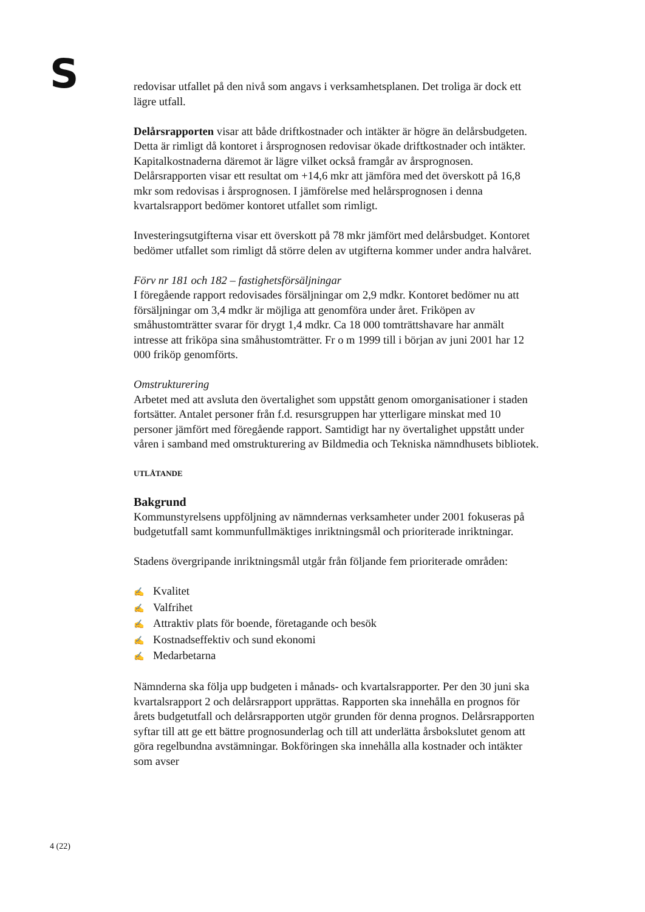S
redovisar utfallet på den nivå som angavs i verksamhetsplanen. Det troliga är dock ett lägre utfall.
Delårsrapporten visar att både driftkostnader och intäkter är högre än delårsbudgeten. Detta är rimligt då kontoret i årsprognosen redovisar ökade driftkostnader och intäkter. Kapitalkostnaderna däremot är lägre vilket också framgår av årsprognosen. Delårsrapporten visar ett resultat om +14,6 mkr att jämföra med det överskott på 16,8 mkr som redovisas i årsprognosen. I jämförelse med helårsprognosen i denna kvartalsrapport bedömer kontoret utfallet som rimligt.
Investeringsutgifterna visar ett överskott på 78 mkr jämfört med delårsbudget. Kontoret bedömer utfallet som rimligt då större delen av utgifterna kommer under andra halvåret.
Förv nr 181 och 182 – fastighetsförsäljningar
I föregående rapport redovisades försäljningar om 2,9 mdkr. Kontoret bedömer nu att försäljningar om 3,4 mdkr är möjliga att genomföra under året. Friköpen av småhustomträtter svarar för drygt 1,4 mdkr. Ca 18 000 tomträttshavare har anmält intresse att friköpa sina småhustomträtter. Fr o m 1999 till i början av juni 2001 har 12 000 friköp genomförts.
Omstrukturering
Arbetet med att avsluta den övertalighet som uppstått genom omorganisationer i staden fortsätter. Antalet personer från f.d. resursgruppen har ytterligare minskat med 10 personer jämfört med föregående rapport. Samtidigt har ny övertalighet uppstått under våren i samband med omstrukturering av Bildmedia och Tekniska nämndhusets bibliotek.
UTLÅTANDE
Bakgrund
Kommunstyrelsens uppföljning av nämndernas verksamheter under 2001 fokuseras på budgetutfall samt kommunfullmäktiges inriktningsmål och prioriterade inriktningar.
Stadens övergripande inriktningsmål utgår från följande fem prioriterade områden:
✍ Kvalitet
✍ Valfrihet
✍ Attraktiv plats för boende, företagande och besök
✍ Kostnadseffektiv och sund ekonomi
✍ Medarbetarna
Nämnderna ska följa upp budgeten i månads- och kvartalsrapporter. Per den 30 juni ska kvartalsrapport 2 och delårsrapport upprättas. Rapporten ska innehålla en prognos för årets budgetutfall och delårsrapporten utgör grunden för denna prognos. Delårsrapporten syftar till att ge ett bättre prognosunderlag och till att underlätta årsbokslutet genom att göra regelbundna avstämningar. Bokföringen ska innehålla alla kostnader och intäkter som avser
4 (22)